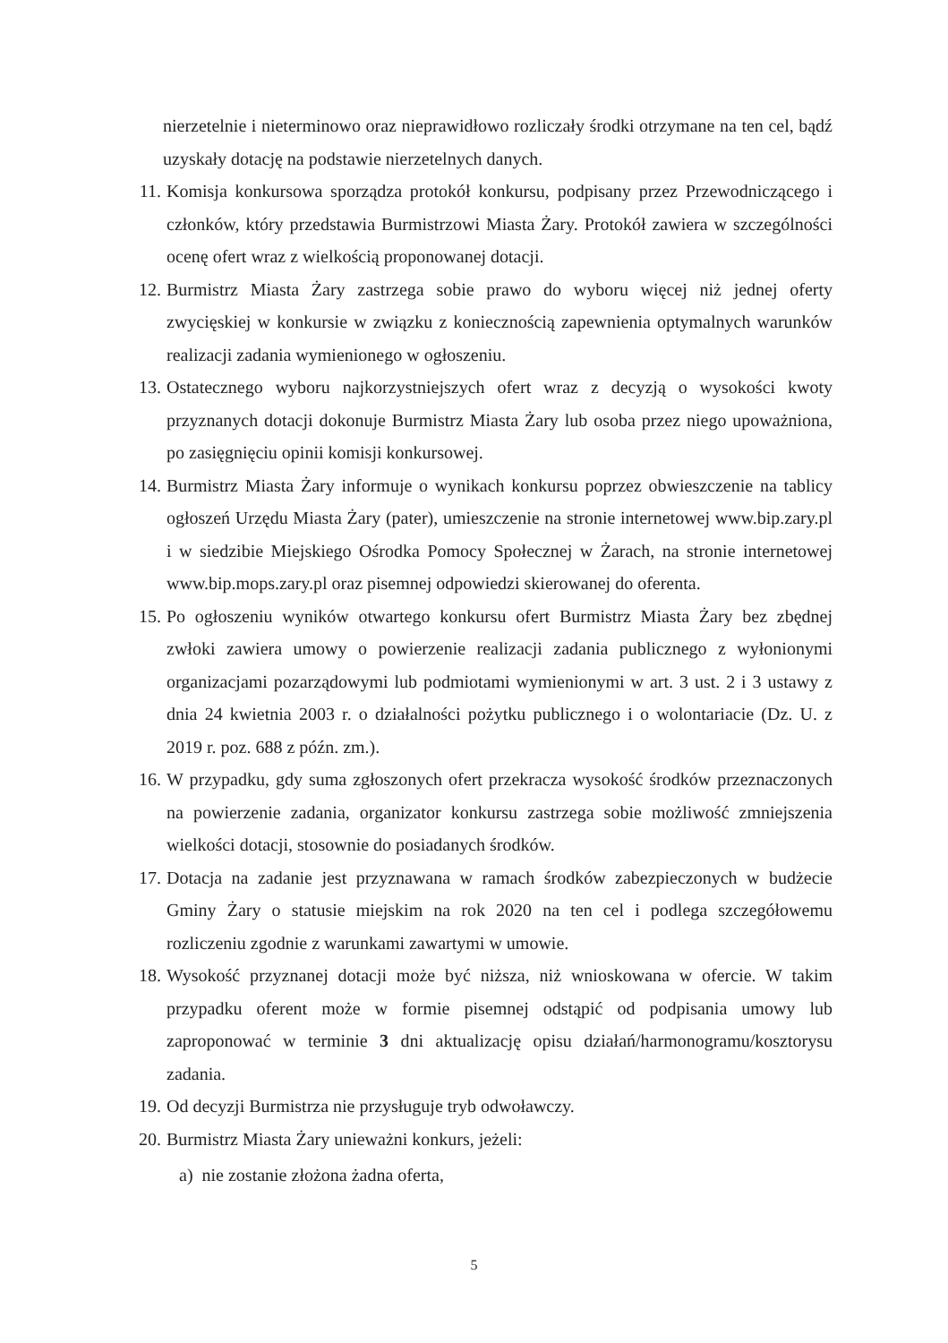nierzetelnie i nieterminowo oraz nieprawidłowo rozliczały środki otrzymane na ten cel, bądź uzyskały dotację na podstawie nierzetelnych danych.
11. Komisja konkursowa sporządza protokół konkursu, podpisany przez Przewodniczącego i członków, który przedstawia Burmistrzowi Miasta Żary. Protokół zawiera w szczególności ocenę ofert wraz z wielkością proponowanej dotacji.
12. Burmistrz Miasta Żary zastrzega sobie prawo do wyboru więcej niż jednej oferty zwycięskiej w konkursie w związku z koniecznością zapewnienia optymalnych warunków realizacji zadania wymienionego w ogłoszeniu.
13. Ostatecznego wyboru najkorzystniejszych ofert wraz z decyzją o wysokości kwoty przyznanych dotacji dokonuje Burmistrz Miasta Żary lub osoba przez niego upoważniona, po zasięgnięciu opinii komisji konkursowej.
14. Burmistrz Miasta Żary informuje o wynikach konkursu poprzez obwieszczenie na tablicy ogłoszeń Urzędu Miasta Żary (pater), umieszczenie na stronie internetowej www.bip.zary.pl i w siedzibie Miejskiego Ośrodka Pomocy Społecznej w Żarach, na stronie internetowej www.bip.mops.zary.pl oraz pisemnej odpowiedzi skierowanej do oferenta.
15. Po ogłoszeniu wyników otwartego konkursu ofert Burmistrz Miasta Żary bez zbędnej zwłoki zawiera umowy o powierzenie realizacji zadania publicznego z wyłonionymi organizacjami pozarządowymi lub podmiotami wymienionymi w art. 3 ust. 2 i 3 ustawy z dnia 24 kwietnia 2003 r. o działalności pożytku publicznego i o wolontariacie (Dz. U. z 2019 r. poz. 688 z późn. zm.).
16. W przypadku, gdy suma zgłoszonych ofert przekracza wysokość środków przeznaczonych na powierzenie zadania, organizator konkursu zastrzega sobie możliwość zmniejszenia wielkości dotacji, stosownie do posiadanych środków.
17. Dotacja na zadanie jest przyznawana w ramach środków zabezpieczonych w budżecie Gminy Żary o statusie miejskim na rok 2020 na ten cel i podlega szczegółowemu rozliczeniu zgodnie z warunkami zawartymi w umowie.
18. Wysokość przyznanej dotacji może być niższa, niż wnioskowana w ofercie. W takim przypadku oferent może w formie pisemnej odstąpić od podpisania umowy lub zaproponować w terminie 3 dni aktualizację opisu działań/harmonogramu/kosztorysu zadania.
19. Od decyzji Burmistrza nie przysługuje tryb odwoławczy.
20. Burmistrz Miasta Żary unieważni konkurs, jeżeli:
a) nie zostanie złożona żadna oferta,
5